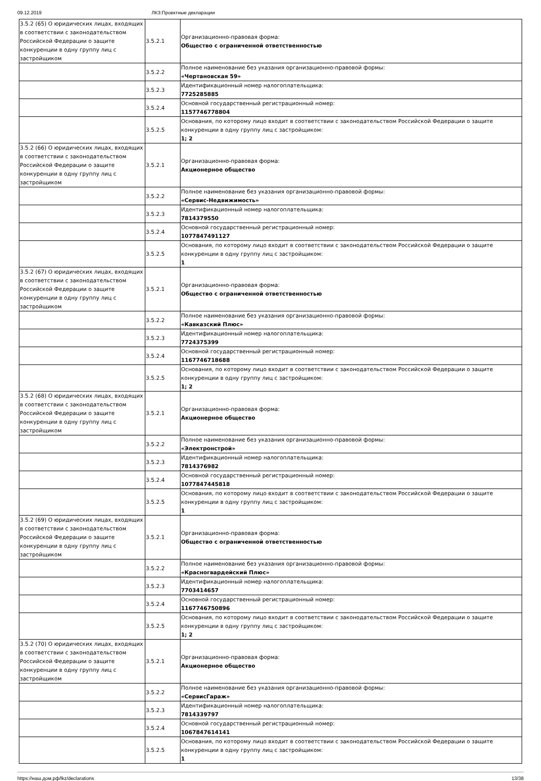09.12.2019 ЛКЗ:Проектные декларации
| 3.5.2 (65) О юридических лицах, входящих в соответствии с законодательством Российской Федерации о защите конкуренции в одну группу лиц с застройщиком | 3.5.2.1 | Организационно-правовая форма: Общество с ограниченной ответственностью |
| | 3.5.2.2 | Полное наименование без указания организационно-правовой формы: «Чертановская 59» |
| | 3.5.2.3 | Идентификационный номер налогоплательщика: 7725285885 |
| | 3.5.2.4 | Основной государственный регистрационный номер: 1157746778804 |
| | 3.5.2.5 | Основания, по которому лицо входит в соответствии с законодательством Российской Федерации о защите конкуренции в одну группу лиц с застройщиком: 1; 2 |
| 3.5.2 (66) О юридических лицах, входящих в соответствии с законодательством Российской Федерации о защите конкуренции в одну группу лиц с застройщиком | 3.5.2.1 | Организационно-правовая форма: Акционерное общество |
| | 3.5.2.2 | Полное наименование без указания организационно-правовой формы: «Сервис-Недвижимость» |
| | 3.5.2.3 | Идентификационный номер налогоплательщика: 7814379550 |
| | 3.5.2.4 | Основной государственный регистрационный номер: 1077847491127 |
| | 3.5.2.5 | Основания, по которому лицо входит в соответствии с законодательством Российской Федерации о защите конкуренции в одну группу лиц с застройщиком: 1 |
| 3.5.2 (67) О юридических лицах, входящих в соответствии с законодательством Российской Федерации о защите конкуренции в одну группу лиц с застройщиком | 3.5.2.1 | Организационно-правовая форма: Общество с ограниченной ответственностью |
| | 3.5.2.2 | Полное наименование без указания организационно-правовой формы: «Кавказский Плюс» |
| | 3.5.2.3 | Идентификационный номер налогоплательщика: 7724375399 |
| | 3.5.2.4 | Основной государственный регистрационный номер: 1167746718688 |
| | 3.5.2.5 | Основания, по которому лицо входит в соответствии с законодательством Российской Федерации о защите конкуренции в одну группу лиц с застройщиком: 1; 2 |
| 3.5.2 (68) О юридических лицах, входящих в соответствии с законодательством Российской Федерации о защите конкуренции в одну группу лиц с застройщиком | 3.5.2.1 | Организационно-правовая форма: Акционерное общество |
| | 3.5.2.2 | Полное наименование без указания организационно-правовой формы: «Электронстрой» |
| | 3.5.2.3 | Идентификационный номер налогоплательщика: 7814376982 |
| | 3.5.2.4 | Основной государственный регистрационный номер: 1077847445818 |
| | 3.5.2.5 | Основания, по которому лицо входит в соответствии с законодательством Российской Федерации о защите конкуренции в одну группу лиц с застройщиком: 1 |
| 3.5.2 (69) О юридических лицах, входящих в соответствии с законодательством Российской Федерации о защите конкуренции в одну группу лиц с застройщиком | 3.5.2.1 | Организационно-правовая форма: Общество с ограниченной ответственностью |
| | 3.5.2.2 | Полное наименование без указания организационно-правовой формы: «Красногвардейский Плюс» |
| | 3.5.2.3 | Идентификационный номер налогоплательщика: 7703414657 |
| | 3.5.2.4 | Основной государственный регистрационный номер: 1167746750896 |
| | 3.5.2.5 | Основания, по которому лицо входит в соответствии с законодательством Российской Федерации о защите конкуренции в одну группу лиц с застройщиком: 1; 2 |
| 3.5.2 (70) О юридических лицах, входящих в соответствии с законодательством Российской Федерации о защите конкуренции в одну группу лиц с застройщиком | 3.5.2.1 | Организационно-правовая форма: Акционерное общество |
| | 3.5.2.2 | Полное наименование без указания организационно-правовой формы: «СервисГараж» |
| | 3.5.2.3 | Идентификационный номер налогоплательщика: 7814339797 |
| | 3.5.2.4 | Основной государственный регистрационный номер: 1067847614141 |
| | 3.5.2.5 | Основания, по которому лицо входит в соответствии с законодательством Российской Федерации о защите конкуренции в одну группу лиц с застройщиком: 1 |
https://наш.дом.рф/lkz/declarations 13/38